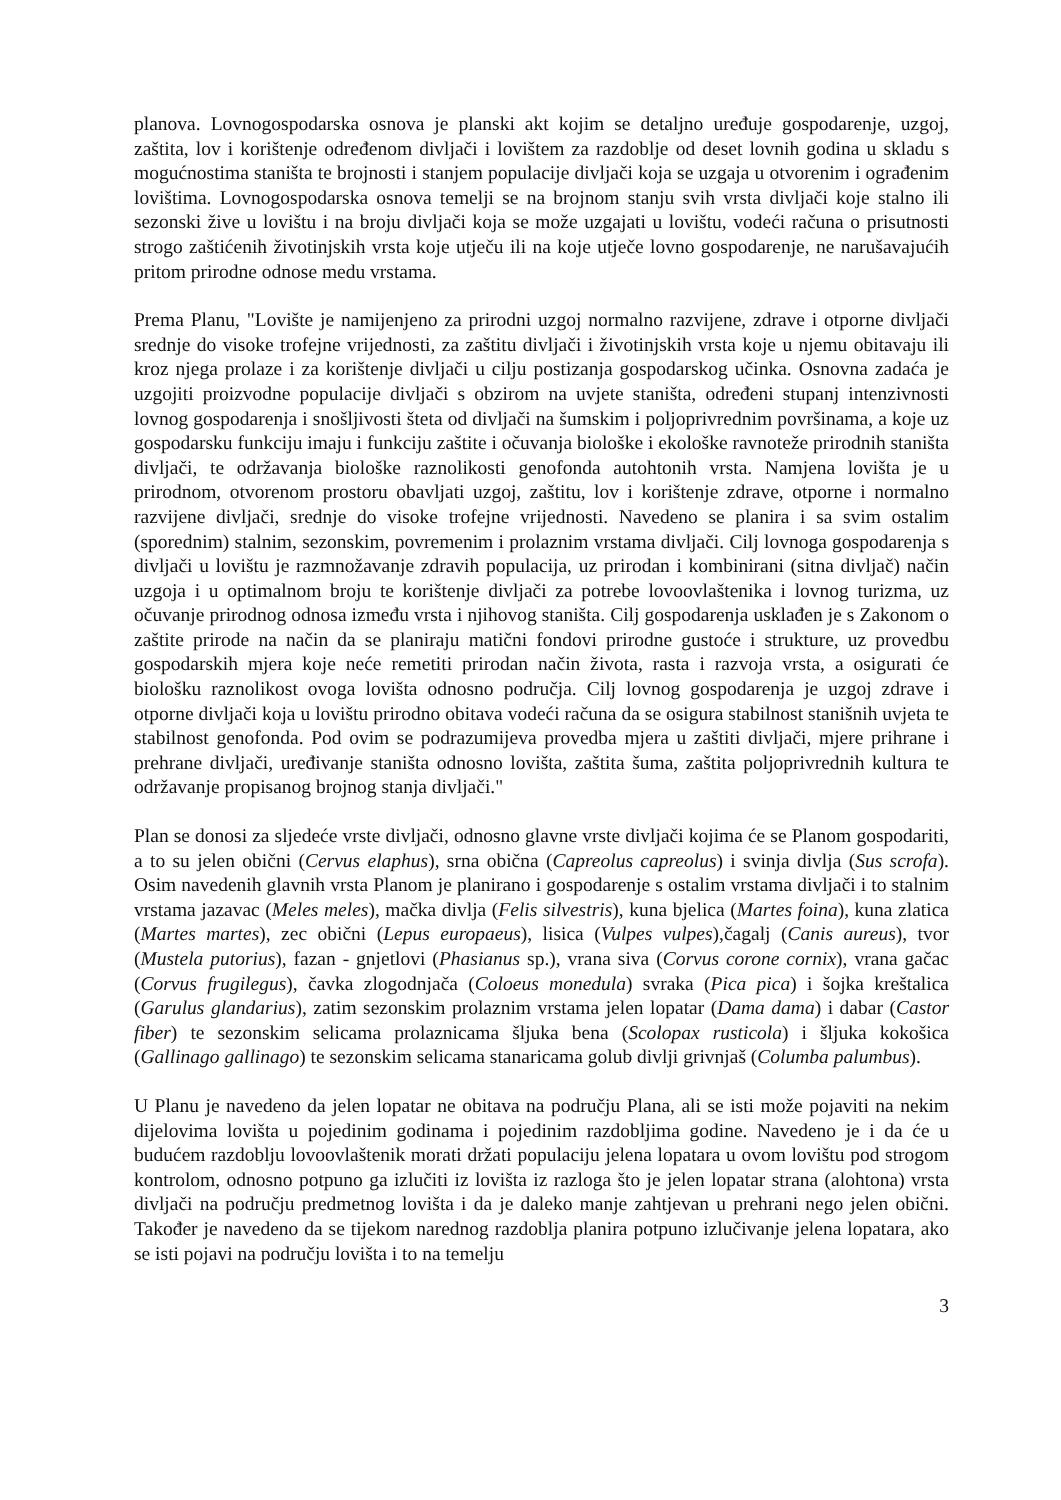planova. Lovnogospodarska osnova je planski akt kojim se detaljno uređuje gospodarenje, uzgoj, zaštita, lov i korištenje određenom divljači i lovištem za razdoblje od deset lovnih godina u skladu s mogućnostima staništa te brojnosti i stanjem populacije divljači koja se uzgaja u otvorenim i ograđenim lovištima. Lovnogospodarska osnova temelji se na brojnom stanju svih vrsta divljači koje stalno ili sezonski žive u lovištu i na broju divljači koja se može uzgajati u lovištu, vodeći računa o prisutnosti strogo zaštićenih životinjskih vrsta koje utječu ili na koje utječe lovno gospodarenje, ne narušavajućih pritom prirodne odnose medu vrstama.
Prema Planu, "Lovište je namijenjeno za prirodni uzgoj normalno razvijene, zdrave i otporne divljači srednje do visoke trofejne vrijednosti, za zaštitu divljači i životinjskih vrsta koje u njemu obitavaju ili kroz njega prolaze i za korištenje divljači u cilju postizanja gospodarskog učinka. Osnovna zadaća je uzgojiti proizvodne populacije divljači s obzirom na uvjete staništa, određeni stupanj intenzivnosti lovnog gospodarenja i snošljivosti šteta od divljači na šumskim i poljoprivrednim površinama, a koje uz gospodarsku funkciju imaju i funkciju zaštite i očuvanja biološke i ekološke ravnoteže prirodnih staništa divljači, te održavanja biološke raznolikosti genofonda autohtonih vrsta. Namjena lovišta je u prirodnom, otvorenom prostoru obavljati uzgoj, zaštitu, lov i korištenje zdrave, otporne i normalno razvijene divljači, srednje do visoke trofejne vrijednosti. Navedeno se planira i sa svim ostalim (sporednim) stalnim, sezonskim, povremenim i prolaznim vrstama divljači. Cilj lovnoga gospodarenja s divljači u lovištu je razmnožavanje zdravih populacija, uz prirodan i kombinirani (sitna divljač) način uzgoja i u optimalnom broju te korištenje divljači za potrebe lovoovlaštenika i lovnog turizma, uz očuvanje prirodnog odnosa između vrsta i njihovog staništa. Cilj gospodarenja usklađen je s Zakonom o zaštite prirode na način da se planiraju matični fondovi prirodne gustoće i strukture, uz provedbu gospodarskih mjera koje neće remetiti prirodan način života, rasta i razvoja vrsta, a osigurati će biološku raznolikost ovoga lovišta odnosno područja. Cilj lovnog gospodarenja je uzgoj zdrave i otporne divljači koja u lovištu prirodno obitava vodeći računa da se osigura stabilnost stanišnih uvjeta te stabilnost genofonda. Pod ovim se podrazumijeva provedba mjera u zaštiti divljači, mjere prihrane i prehrane divljači, uređivanje staništa odnosno lovišta, zaštita šuma, zaštita poljoprivrednih kultura te održavanje propisanog brojnog stanja divljači."
Plan se donosi za sljedeće vrste divljači, odnosno glavne vrste divljači kojima će se Planom gospodariti, a to su jelen obični (Cervus elaphus), srna obična (Capreolus capreolus) i svinja divlja (Sus scrofa). Osim navedenih glavnih vrsta Planom je planirano i gospodarenje s ostalim vrstama divljači i to stalnim vrstama jazavac (Meles meles), mačka divlja (Felis silvestris), kuna bjelica (Martes foina), kuna zlatica (Martes martes), zec obični (Lepus europaeus), lisica (Vulpes vulpes),čagalj (Canis aureus), tvor (Mustela putorius), fazan - gnjetlovi (Phasianus sp.), vrana siva (Corvus corone cornix), vrana gačac (Corvus frugilegus), čavka zlogodnjača (Coloeus monedula) svraka (Pica pica) i šojka kreštalica (Garulus glandarius), zatim sezonskim prolaznim vrstama jelen lopatar (Dama dama) i dabar (Castor fiber) te sezonskim selicama prolaznicama šljuka bena (Scolopax rusticola) i šljuka kokošica (Gallinago gallinago) te sezonskim selicama stanaricama golub divlji grivnjaš (Columba palumbus).
U Planu je navedeno da jelen lopatar ne obitava na području Plana, ali se isti može pojaviti na nekim dijelovima lovišta u pojedinim godinama i pojedinim razdobljima godine. Navedeno je i da će u budućem razdoblju lovoovlaštenik morati držati populaciju jelena lopatara u ovom lovištu pod strogom kontrolom, odnosno potpuno ga izlučiti iz lovišta iz razloga što je jelen lopatar strana (alohtona) vrsta divljači na području predmetnog lovišta i da je daleko manje zahtjevan u prehrani nego jelen obični. Također je navedeno da se tijekom narednog razdoblja planira potpuno izlučivanje jelena lopatara, ako se isti pojavi na području lovišta i to na temelju
3